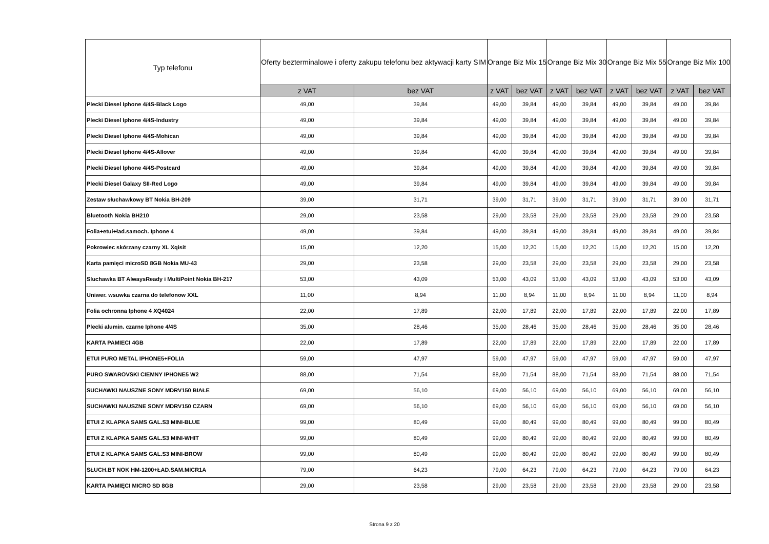| Typ telefonu | Oferty bezterminalowe i oferty zakupu telefonu bez aktywacji karty SIM | | Orange Biz Mix 15 | | Orange Biz Mix 30 | | Orange Biz Mix 55 | | Orange Biz Mix 100 | |
| --- | --- | --- | --- | --- | --- | --- | --- | --- | --- | --- |
| | z VAT | bez VAT | z VAT | bez VAT | z VAT | bez VAT | z VAT | bez VAT | z VAT | bez VAT |
| Plecki Diesel Iphone 4/4S-Black Logo | 49,00 | 39,84 | 49,00 | 39,84 | 49,00 | 39,84 | 49,00 | 39,84 | 49,00 | 39,84 |
| Plecki Diesel Iphone 4/4S-Industry | 49,00 | 39,84 | 49,00 | 39,84 | 49,00 | 39,84 | 49,00 | 39,84 | 49,00 | 39,84 |
| Plecki Diesel Iphone 4/4S-Mohican | 49,00 | 39,84 | 49,00 | 39,84 | 49,00 | 39,84 | 49,00 | 39,84 | 49,00 | 39,84 |
| Plecki Diesel Iphone 4/4S-Allover | 49,00 | 39,84 | 49,00 | 39,84 | 49,00 | 39,84 | 49,00 | 39,84 | 49,00 | 39,84 |
| Plecki Diesel Iphone 4/4S-Postcard | 49,00 | 39,84 | 49,00 | 39,84 | 49,00 | 39,84 | 49,00 | 39,84 | 49,00 | 39,84 |
| Plecki Diesel Galaxy SII-Red Logo | 49,00 | 39,84 | 49,00 | 39,84 | 49,00 | 39,84 | 49,00 | 39,84 | 49,00 | 39,84 |
| Zestaw słuchawkowy BT Nokia BH-209 | 39,00 | 31,71 | 39,00 | 31,71 | 39,00 | 31,71 | 39,00 | 31,71 | 39,00 | 31,71 |
| Bluetooth Nokia BH210 | 29,00 | 23,58 | 29,00 | 23,58 | 29,00 | 23,58 | 29,00 | 23,58 | 29,00 | 23,58 |
| Folia+etui+ład.samoch. Iphone 4 | 49,00 | 39,84 | 49,00 | 39,84 | 49,00 | 39,84 | 49,00 | 39,84 | 49,00 | 39,84 |
| Pokrowiec skórzany czarny XL Xqisit | 15,00 | 12,20 | 15,00 | 12,20 | 15,00 | 12,20 | 15,00 | 12,20 | 15,00 | 12,20 |
| Karta pamięci microSD 8GB Nokia MU-43 | 29,00 | 23,58 | 29,00 | 23,58 | 29,00 | 23,58 | 29,00 | 23,58 | 29,00 | 23,58 |
| Sluchawka BT AlwaysReady i MultiPoint Nokia BH-217 | 53,00 | 43,09 | 53,00 | 43,09 | 53,00 | 43,09 | 53,00 | 43,09 | 53,00 | 43,09 |
| Uniwer. wsuwka czarna do telefonow XXL | 11,00 | 8,94 | 11,00 | 8,94 | 11,00 | 8,94 | 11,00 | 8,94 | 11,00 | 8,94 |
| Folia ochronna Iphone 4 XQ4024 | 22,00 | 17,89 | 22,00 | 17,89 | 22,00 | 17,89 | 22,00 | 17,89 | 22,00 | 17,89 |
| Plecki alumin. czarne Iphone 4/4S | 35,00 | 28,46 | 35,00 | 28,46 | 35,00 | 28,46 | 35,00 | 28,46 | 35,00 | 28,46 |
| KARTA PAMIECI 4GB | 22,00 | 17,89 | 22,00 | 17,89 | 22,00 | 17,89 | 22,00 | 17,89 | 22,00 | 17,89 |
| ETUI PURO METAL IPHONE5+FOLIA | 59,00 | 47,97 | 59,00 | 47,97 | 59,00 | 47,97 | 59,00 | 47,97 | 59,00 | 47,97 |
| PURO SWAROVSKI CIEMNY IPHONE5 W2 | 88,00 | 71,54 | 88,00 | 71,54 | 88,00 | 71,54 | 88,00 | 71,54 | 88,00 | 71,54 |
| SUCHAWKI NAUSZNE SONY MDRV150 BIAŁE | 69,00 | 56,10 | 69,00 | 56,10 | 69,00 | 56,10 | 69,00 | 56,10 | 69,00 | 56,10 |
| SUCHAWKI NAUSZNE SONY MDRV150 CZARN | 69,00 | 56,10 | 69,00 | 56,10 | 69,00 | 56,10 | 69,00 | 56,10 | 69,00 | 56,10 |
| ETUI Z KLAPKA SAMS GAL.S3 MINI-BLUE | 99,00 | 80,49 | 99,00 | 80,49 | 99,00 | 80,49 | 99,00 | 80,49 | 99,00 | 80,49 |
| ETUI Z KLAPKA SAMS GAL.S3 MINI-WHIT | 99,00 | 80,49 | 99,00 | 80,49 | 99,00 | 80,49 | 99,00 | 80,49 | 99,00 | 80,49 |
| ETUI Z KLAPKA SAMS GAL.S3 MINI-BROW | 99,00 | 80,49 | 99,00 | 80,49 | 99,00 | 80,49 | 99,00 | 80,49 | 99,00 | 80,49 |
| SŁUCH.BT NOK HM-1200+ŁAD.SAM.MICR1A | 79,00 | 64,23 | 79,00 | 64,23 | 79,00 | 64,23 | 79,00 | 64,23 | 79,00 | 64,23 |
| KARTA PAMIĘCI MICRO SD 8GB | 29,00 | 23,58 | 29,00 | 23,58 | 29,00 | 23,58 | 29,00 | 23,58 | 29,00 | 23,58 |
Strona 9 z 20